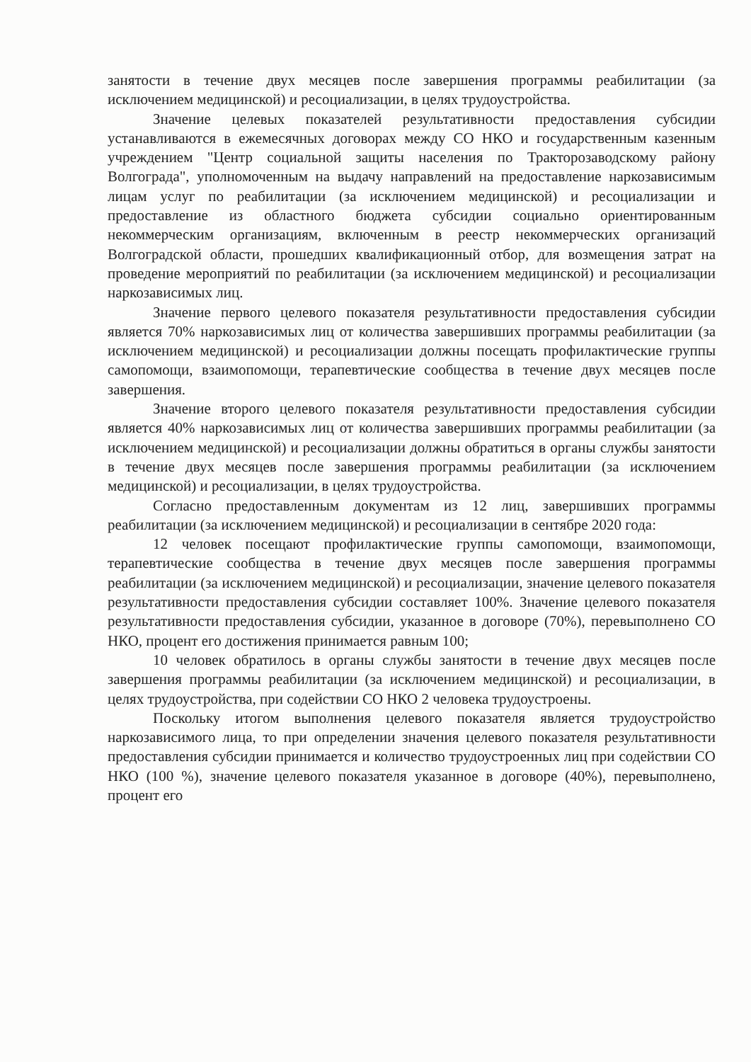занятости в течение двух месяцев после завершения программы реабилитации (за исключением медицинской) и ресоциализации, в целях трудоустройства.
Значение целевых показателей результативности предоставления субсидии устанавливаются в ежемесячных договорах между СО НКО и государственным казенным учреждением "Центр социальной защиты населения по Тракторозаводскому району Волгограда", уполномоченным на выдачу направлений на предоставление наркозависимым лицам услуг по реабилитации (за исключением медицинской) и ресоциализации и предоставление из областного бюджета субсидии социально ориентированным некоммерческим организациям, включенным в реестр некоммерческих организаций Волгоградской области, прошедших квалификационный отбор, для возмещения затрат на проведение мероприятий по реабилитации (за исключением медицинской) и ресоциализации наркозависимых лиц.
Значение первого целевого показателя результативности предоставления субсидии является 70% наркозависимых лиц от количества завершивших программы реабилитации (за исключением медицинской) и ресоциализации должны посещать профилактические группы самопомощи, взаимопомощи, терапевтические сообщества в течение двух месяцев после завершения.
Значение второго целевого показателя результативности предоставления субсидии является 40% наркозависимых лиц от количества завершивших программы реабилитации (за исключением медицинской) и ресоциализации должны обратиться в органы службы занятости в течение двух месяцев после завершения программы реабилитации (за исключением медицинской) и ресоциализации, в целях трудоустройства.
Согласно предоставленным документам из 12 лиц, завершивших программы реабилитации (за исключением медицинской) и ресоциализации в сентябре 2020 года:
12 человек посещают профилактические группы самопомощи, взаимопомощи, терапевтические сообщества в течение двух месяцев после завершения программы реабилитации (за исключением медицинской) и ресоциализации, значение целевого показателя результативности предоставления субсидии составляет 100%. Значение целевого показателя результативности предоставления субсидии, указанное в договоре (70%), перевыполнено СО НКО, процент его достижения принимается равным 100;
10 человек обратилось в органы службы занятости в течение двух месяцев после завершения программы реабилитации (за исключением медицинской) и ресоциализации, в целях трудоустройства, при содействии СО НКО 2 человека трудоустроены.
Поскольку итогом выполнения целевого показателя является трудоустройство наркозависимого лица, то при определении значения целевого показателя результативности предоставления субсидии принимается и количество трудоустроенных лиц при содействии СО НКО (100 %), значение целевого показателя указанное в договоре (40%), перевыполнено, процент его